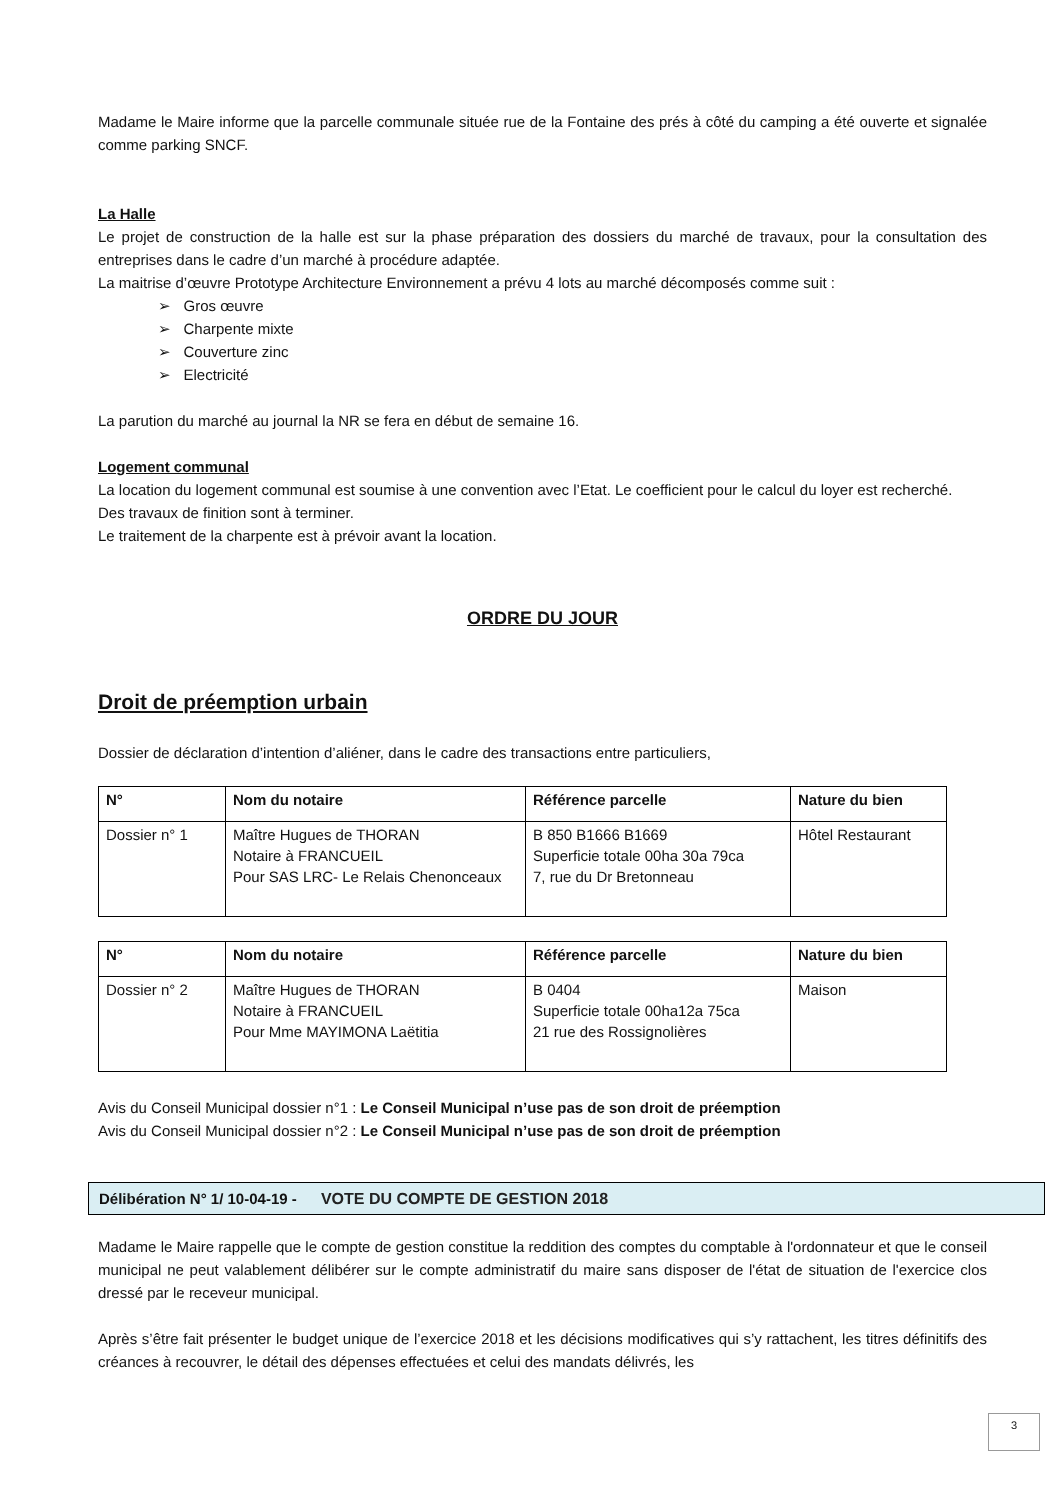Madame le Maire informe que la parcelle communale située rue de la Fontaine des prés à côté du camping a été ouverte et signalée comme parking SNCF.
La Halle
Le projet de construction de la halle est sur la phase préparation des dossiers du marché de travaux, pour la consultation des entreprises dans le cadre d’un marché à procédure adaptée.
La maitrise d’œuvre Prototype Architecture Environnement a prévu 4 lots au marché décomposés comme suit :
➢ Gros œuvre
➢ Charpente mixte
➢ Couverture zinc
➢ Electricité
La parution du marché au journal la NR se fera en début de semaine 16.
Logement communal
La location du logement communal est soumise à une convention avec l’Etat. Le coefficient pour le calcul du loyer est recherché.
Des travaux de finition sont à terminer.
Le traitement de la charpente est à prévoir avant la location.
ORDRE DU JOUR
Droit de préemption urbain
Dossier de déclaration d’intention d’aliéner, dans le cadre des transactions entre particuliers,
| N° | Nom du notaire | Référence parcelle | Nature du bien |
| --- | --- | --- | --- |
| Dossier n° 1 | Maître Hugues de THORAN Notaire à FRANCUEIL Pour SAS LRC- Le Relais Chenonceaux | B 850 B1666 B1669 Superficie totale 00ha 30a 79ca 7, rue du Dr Bretonneau | Hôtel Restaurant |
| N° | Nom du notaire | Référence parcelle | Nature du bien |
| --- | --- | --- | --- |
| Dossier n° 2 | Maître Hugues de THORAN Notaire à FRANCUEIL Pour Mme MAYIMONA Laëtitia | B 0404 Superficie totale 00ha12a 75ca 21 rue des Rossignolières | Maison |
Avis du Conseil Municipal dossier n°1 : Le Conseil Municipal n’use pas de son droit de préemption
Avis du Conseil Municipal dossier n°2 : Le Conseil Municipal n’use pas de son droit de préemption
Délibération N° 1/ 10-04-19 - VOTE DU COMPTE DE GESTION 2018
Madame le Maire rappelle que le compte de gestion constitue la reddition des comptes du comptable à l'ordonnateur et que le conseil municipal ne peut valablement délibérer sur le compte administratif du maire sans disposer de l'état de situation de l'exercice clos dressé par le receveur municipal.
Après s’être fait présenter le budget unique de l’exercice 2018 et les décisions modificatives qui s’y rattachent, les titres définitifs des créances à recouvrer, le détail des dépenses effectuées et celui des mandats délivrés, les
3